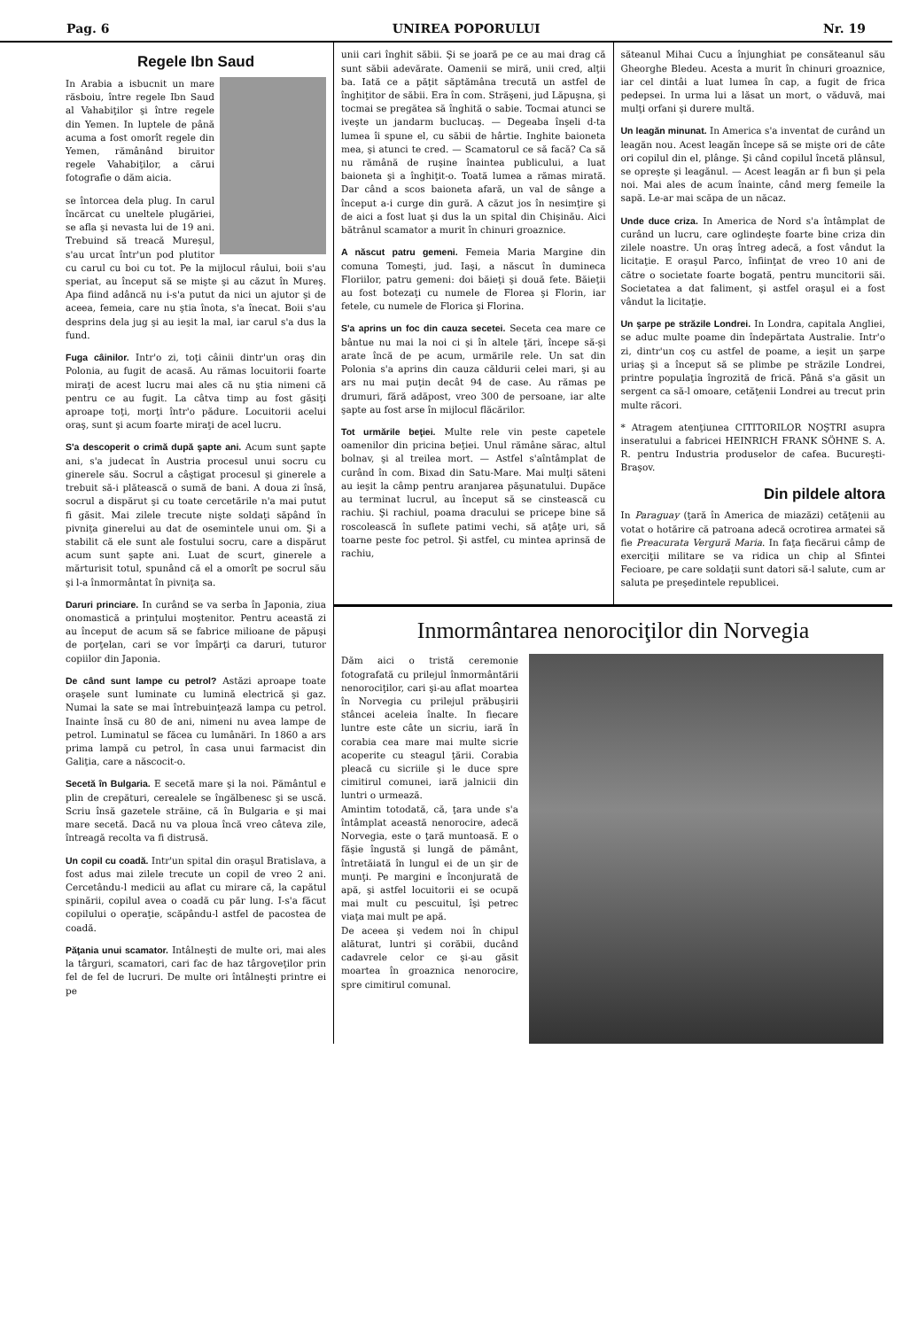Pag. 6 UNIREA POPORULUI Nr. 19
Regele Ibn Saud
In Arabia a isbucnit un mare răsboiu, între regele Ibn Saud al Vahabiţilor şi între regele din Yemen. In luptele de până acuma a fost omorît regele din Yemen, rămânând biruitor regele Vahabiţilor, a cărui fotografie o dăm aicia.
se întorcea dela plug. In carul încărcat cu uneltele plugăriei, se afla şi nevasta lui de 19 ani. Trebuind să treacă Mureşul, s'au urcat într'un pod plutitor cu carul cu boi cu tot. Pe la mijlocul râului, boii s'au speriat, au început să se mişte şi au căzut în Mureş. Apa fiind adâncă nu i-s'a putut da nici un ajutor şi de aceea, femeia, care nu ştia înota, s'a înecat. Boii s'au desprins dela jug şi au ieşit la mal, iar carul s'a dus la fund.
Fuga câinilor. Intr'o zi, toţi câinii dintr'un oraş din Polonia, au fugit de acasă. Au rămas locuitorii foarte miraţi de acest lucru mai ales că nu ştia nimeni că pentru ce au fugit. La câtva timp au fost găsiţi aproape toţi, morţi într'o pădure. Locuitorii acelui oraş, sunt şi acum foarte miraţi de acel lucru.
S'a descoperit o crimă după şapte ani. Acum sunt şapte ani, s'a judecat în Austria procesul unui socru cu ginerele său. Socrul a câştigat procesul şi ginerele a trebuit să-i plătească o sumă de bani. A doua zi însă, socrul a dispărut şi cu toate cercetările n'a mai putut fi găsit. Mai zilele trecute nişte soldaţi săpând în pivniţa ginerelui au dat de osemintele unui om. Şi a stabilit că ele sunt ale fostului socru, care a dispărut acum sunt şapte ani. Luat de scurt, ginerele a mărturisit totul, spunând că el a omorît pe socrul său şi l-a înmormântat în pivniţa sa.
Daruri princiare. In curând se va serba în Japonia, ziua onomastică a prinţului moştenitor. Pentru această zi au început de acum să se fabrice milioane de păpuşi de porţelan, cari se vor împărţi ca daruri, tuturor copiilor din Japonia.
De când sunt lampe cu petrol? Astăzi aproape toate oraşele sunt luminate cu lumină electrică şi gaz. Numai la sate se mai întrebuinţează lampa cu petrol. Inainte însă cu 80 de ani, nimeni nu avea lampe de petrol. Luminatul se făcea cu lumânări. In 1860 a ars prima lampă cu petrol, în casa unui farmacist din Galiţia, care a născocit-o.
Secetă în Bulgaria. E secetă mare şi la noi. Pământul e plin de crepături, cerealele se îngălbenesc şi se uscă. Scriu însă gazetele străine, că în Bulgaria e şi mai mare secetă. Dacă nu va ploua încă vreo câteva zile, întreagă recolta va fi distrusă.
Un copil cu coadă. Intr'un spital din oraşul Bratislava, a fost adus mai zilele trecute un copil de vreo 2 ani. Cercetându-l medicii au aflat cu mirare că, la capătul spinării, copilul avea o coadă cu păr lung. I-s'a făcut copilului o operaţie, scăpându-l astfel de pacostea de coadă.
Păţania unui scamator. Intâlneşti de multe ori, mai ales la târguri, scamatori, cari fac de haz târgoveţilor prin fel de fel de lucruri. De multe ori întâlneşti printre ei pe
unii cari înghit săbii. Şi se joară pe ce au mai drag că sunt săbii adevărate. Oamenii se miră, unii cred, alţii ba. Iată ce a păţit săptămâna trecută un astfel de înghiţitor de săbii. Era în com. Străşeni, jud Lăpuşna, şi tocmai se pregătea să înghită o sabie. Tocmai atunci se iveşte un jandarm buclucaş. — Degeaba înşeli d-ta lumea îi spune el, cu săbii de hârtie. Inghite baioneta mea, şi atunci te cred. — Scamatorul ce să facă? Ca să nu rămână de ruşine înaintea publicului, a luat baioneta şi a înghiţit-o. Toată lumea a rămas mirată. Dar când a scos baioneta afară, un val de sânge a început a-i curge din gură. A căzut jos în nesimţire şi de aici a fost luat şi dus la un spital din Chişinău. Aici bătrânul scamator a murit în chinuri groaznice.
A născut patru gemeni. Femeia Maria Margine din comuna Tomeşti, jud. Iaşi, a născut în dumineca Floriilor, patru gemeni: doi băieţi şi două fete. Băieţii au fost botezaţi cu numele de Florea şi Florin, iar fetele, cu numele de Florica şi Florina.
S'a aprins un foc din cauza secetei. Seceta cea mare ce bântue nu mai la noi ci şi în altele ţări, începe să-şi arate încă de pe acum, urmările rele. Un sat din Polonia s'a aprins din cauza căldurii celei mari, şi au ars nu mai puţin decât 94 de case. Au rămas pe drumuri, fără adăpost, vreo 300 de persoane, iar alte şapte au fost arse în mijlocul flăcărilor.
Tot urmările beţiei. Multe rele vin peste capetele oamenilor din pricina beţiei. Unul rămâne sărac, altul bolnav, şi al treilea mort. — Astfel s'aîntâmplat de curând în com. Bixad din Satu-Mare. Mai mulţi săteni au ieşit la câmp pentru aranjarea păşunatului. Dupăce au terminat lucrul, au început să se cinstească cu rachiu. Şi rachiul, poama dracului se pricepe bine să roscolească în suflete patimi vechi, să aţâţe uri, să toarne peste foc petrol. Şi astfel, cu mintea aprinsă de rachiu,
săteanul Mihai Cucu a înjunghiat pe consăteanul său Gheorghe Bledeu. Acesta a murit în chinuri groaznice, iar cel dintâi a luat lumea în cap, a fugit de frica pedepsei. In urma lui a lăsat un mort, o văduvă, mai mulţi orfani şi durere multă.
Un leagăn minunat. In America s'a inventat de curând un leagăn nou. Acest leagăn începe să se mişte ori de câte ori copilul din el, plânge. Şi când copilul încetă plânsul, se opreşte şi leagănul. — Acest leagăn ar fi bun şi pela noi. Mai ales de acum înainte, când merg femeile la sapă. Le-ar mai scăpa de un năcaz.
Unde duce criza. In America de Nord s'a întâmplat de curând un lucru, care oglindeşte foarte bine criza din zilele noastre. Un oraş întreg adecă, a fost vândut la licitaţie. E oraşul Parco, înfiinţat de vreo 10 ani de către o societate foarte bogată, pentru muncitorii săi. Societatea a dat faliment, şi astfel oraşul ei a fost vândut la licitaţie.
Un şarpe pe străzile Londrei. In Londra, capitala Angliei, se aduc multe poame din îndepărtata Australie. Intr'o zi, dintr'un coş cu astfel de poame, a ieşit un şarpe uriaş şi a început să se plimbe pe străzile Londrei, printre populaţia îngrozită de frică. Până s'a găsit un sergent ca să-l omoare, cetăţenii Londrei au trecut prin multe răcori.
* Atragem atenţiunea CITITORILOR NOŞTRI asupra inseratului a fabricei HEINRICH FRANK SÖHNE S. A. R. pentru Industria produselor de cafea. Bucureşti-Braşov.
Din pildele altora
In Paraguay (ţară în America de miazăzi) cetăţenii au votat o hotărire că patroana adecă ocrotirea armatei să fie Preacurata Vergură Maria. In faţa fiecărui câmp de exerciţii militare se va ridica un chip al Sfintei Fecioare, pe care soldaţii sunt datori să-l salute, cum ar saluta pe preşedintele republicei.
Inmormântarea nenorociţilor din Norvegia
Dăm aici o tristă ceremonie fotografată cu prilejul înmormântării nenorociţilor, cari şi-au aflat moartea în Norvegia cu prilejul prăbuşirii stâncei aceleia înalte. In fiecare luntre este câte un sicriu, iară în corabia cea mare mai multe sicrie acoperite cu steagul ţării. Corabia pleacă cu sicriile şi le duce spre cimitirul comunei, iară jalnicii din luntri o urmează.
Amintim totodată, că, ţara unde s'a întâmplat această nenorocire, adecă Norvegia, este o ţară muntoasă. E o făşie îngustă şi lungă de pământ, întretăiată în lungul ei de un şir de munţi. Pe margini e înconjurată de apă, şi astfel locuitorii ei se ocupă mai mult cu pescuitul, îşi petrec viaţa mai mult pe apă.
De aceea şi vedem noi în chipul alăturat, luntri şi corăbii, ducând cadavrele celor ce şi-au găsit moartea în groaznica nenorocire, spre cimitirul comunal.